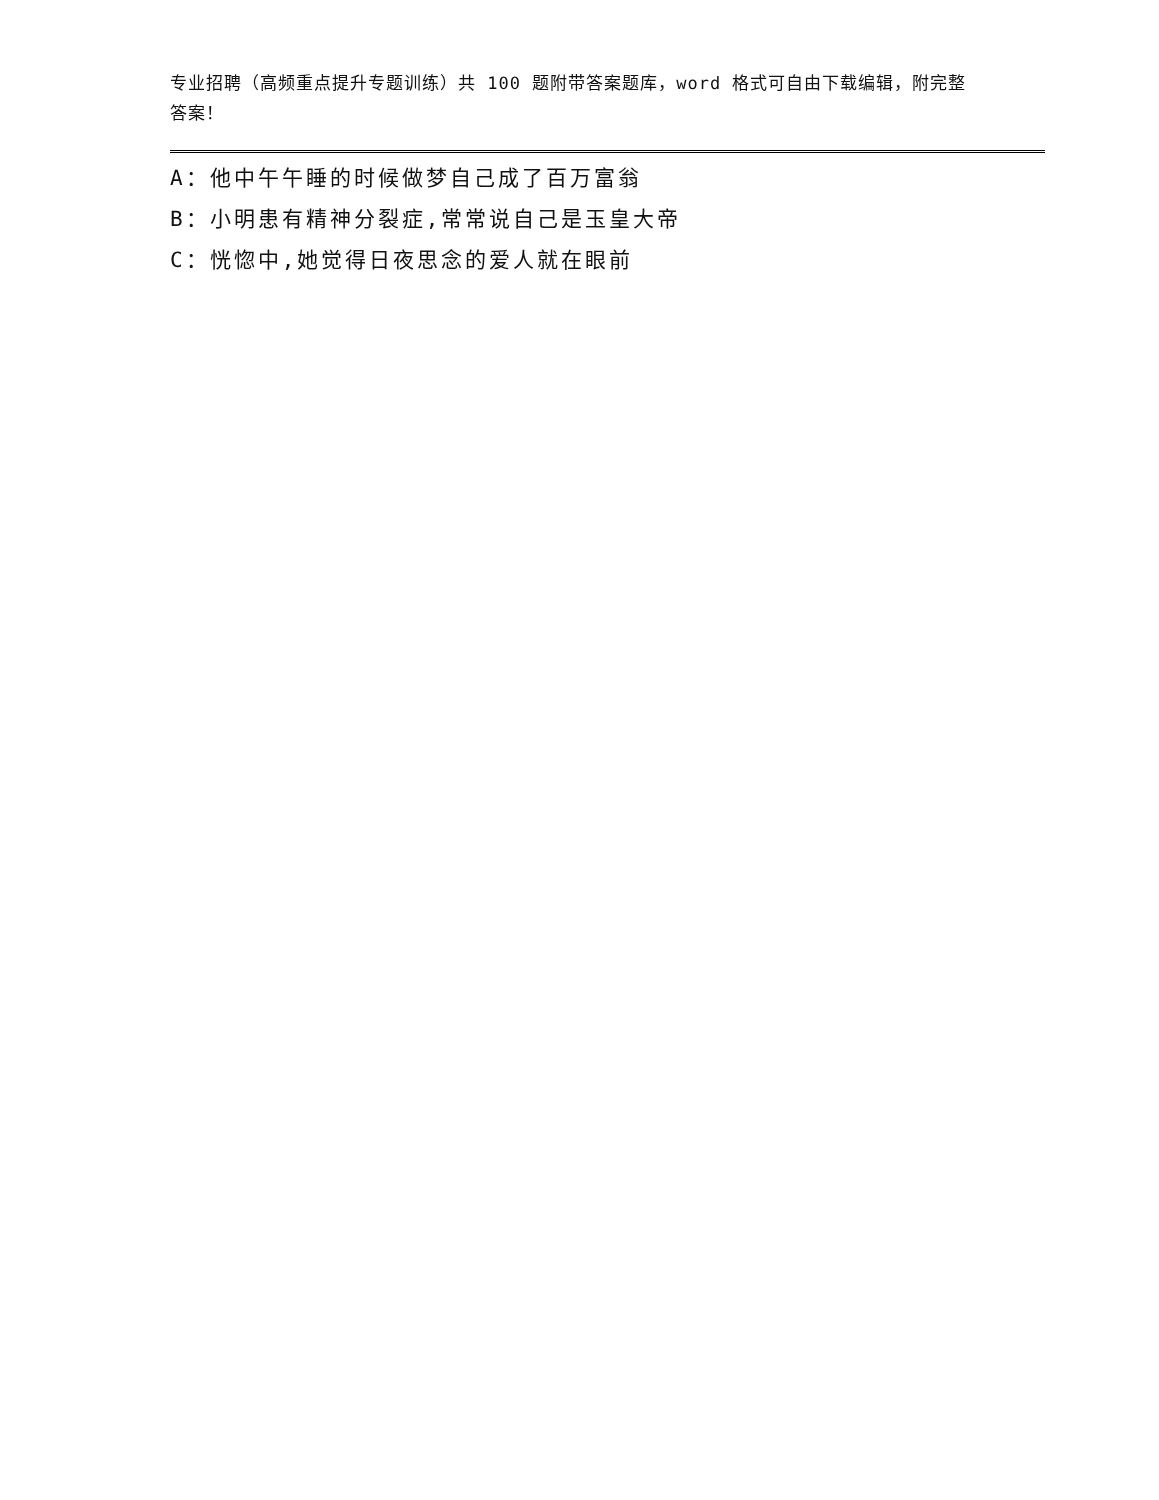专业招聘（高频重点提升专题训练）共 100 题附带答案题库，word 格式可自由下载编辑，附完整答案！
A：他中午午睡的时候做梦自己成了百万富翁
B：小明患有精神分裂症,常常说自己是玉皇大帝
C：恍惚中,她觉得日夜思念的爱人就在眼前